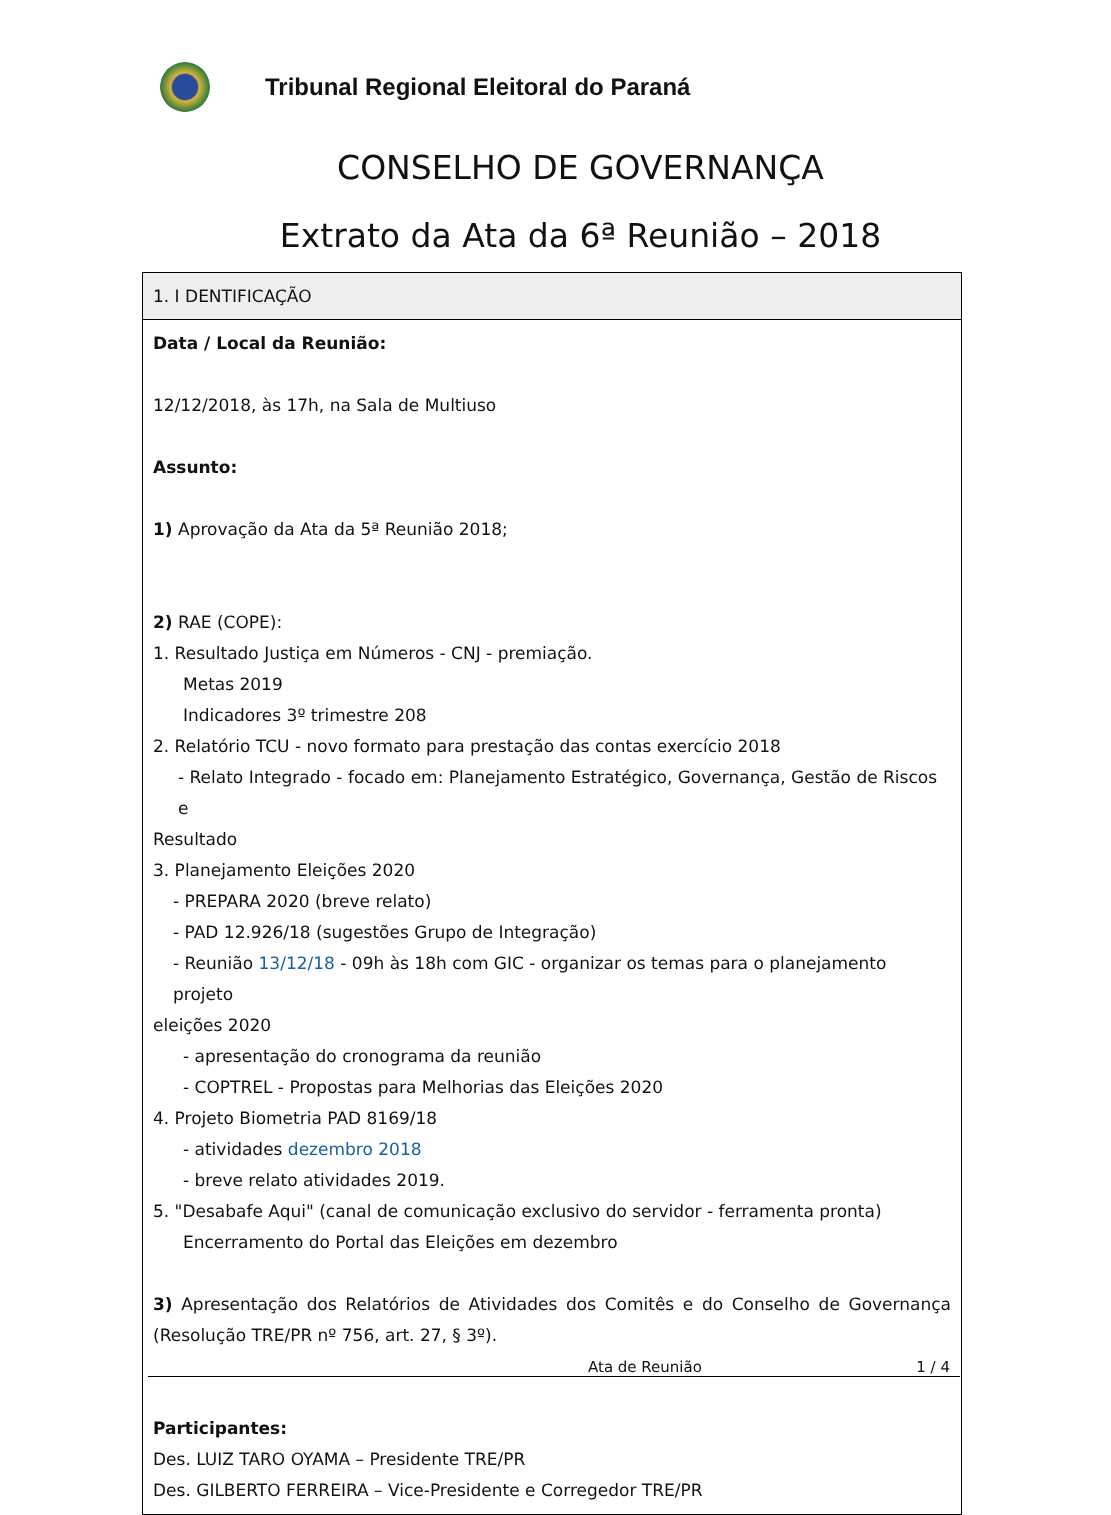Tribunal Regional Eleitoral do Paraná
CONSELHO DE GOVERNANÇA
Extrato da Ata da 6ª Reunião – 2018
| 1. I DENTIFICAÇÃO |
| --- |
| Data / Local da Reunião: 12/12/2018, às 17h, na Sala de Multiuso Assunto: 1) Aprovação da Ata da 5ª Reunião 2018; 2) RAE (COPE): 1. Resultado Justiça em Números - CNJ - premiação. Metas 2019 Indicadores 3º trimestre 208 2. Relatório TCU - novo formato para prestação das contas exercício 2018 - Relato Integrado - focado em: Planejamento Estratégico, Governança, Gestão de Riscos e Resultado 3. Planejamento Eleições 2020 - PREPARA 2020 (breve relato) - PAD 12.926/18 (sugestões Grupo de Integração) - Reunião 13/12/18 - 09h às 18h com GIC - organizar os temas para o planejamento projeto eleições 2020 - apresentação do cronograma da reunião - COPTREL - Propostas para Melhorias das Eleições 2020 4. Projeto Biometria PAD 8169/18 - atividades dezembro 2018 - breve relato atividades 2019. 5. "Desabafe Aqui" (canal de comunicação exclusivo do servidor - ferramenta pronta) Encerramento do Portal das Eleições em dezembro 3) Apresentação dos Relatórios de Atividades dos Comitês e do Conselho de Governança (Resolução TRE/PR nº 756, art. 27, § 3º). Participantes: Des. LUIZ TARO OYAMA – Presidente TRE/PR Des. GILBERTO FERREIRA – Vice-Presidente e Corregedor TRE/PR |
Ata de Reunião 1 / 4